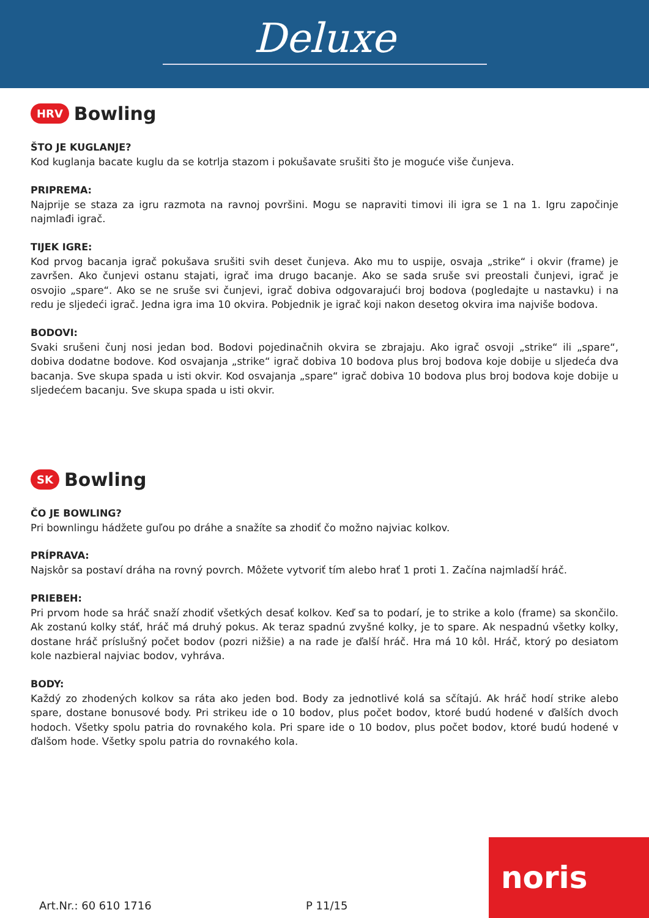Deluxe
HRV Bowling
ŠTO JE KUGLANJE?
Kod kuglanja bacate kuglu da se kotrlja stazom i pokušavate srušiti što je moguće više čunjeva.
PRIPREMA:
Najprije se staza za igru razmota na ravnoj površini. Mogu se napraviti timovi ili igra se 1 na 1. Igru započinje najmlađi igrač.
TIJEK IGRE:
Kod prvog bacanja igrač pokušava srušiti svih deset čunjeva. Ako mu to uspije, osvaja „strike“ i okvir (frame) je završen. Ako čunjevi ostanu stajati, igrač ima drugo bacanje. Ako se sada sruše svi preostali čunjevi, igrač je osvojio „spare“. Ako se ne sruše svi čunjevi, igrač dobiva odgovarajući broj bodova (pogledajte u nastavku) i na redu je sljedeći igrač. Jedna igra ima 10 okvira. Pobjednik je igrač koji nakon desetog okvira ima najviše bodova.
BODOVI:
Svaki srušeni čunj nosi jedan bod. Bodovi pojedinačnih okvira se zbrajaju. Ako igrač osvoji „strike“ ili „spare“, dobiva dodatne bodove. Kod osvajanja „strike“ igrač dobiva 10 bodova plus broj bodova koje dobije u sljedeća dva bacanja. Sve skupa spada u isti okvir. Kod osvajanja „spare“ igrač dobiva 10 bodova plus broj bodova koje dobije u sljedećem bacanju. Sve skupa spada u isti okvir.
SK Bowling
ČO JE BOWLING?
Pri bownlingu hádžete guľou po dráhe a snažíte sa zhodiť čo možno najviac kolkov.
PRÍPRAVA:
Najskôr sa postaví dráha na rovný povrch. Môžete vytvoriť tím alebo hrať 1 proti 1. Začína najmladší hráč.
PRIEBEH:
Pri prvom hode sa hráč snaží zhodiť všetkých desať kolkov. Keď sa to podarí, je to strike a kolo (frame) sa skončilo. Ak zostanú kolky stáť, hráč má druhý pokus. Ak teraz spadnú zvyšné kolky, je to spare. Ak nespadnú všetky kolky, dostane hráč príslušný počet bodov (pozri nižšie) a na rade je ďalší hráč. Hra má 10 kôl. Hráč, ktorý po desiatom kole nazbieral najviac bodov, vyhráva.
BODY:
Každý zo zhodených kolkov sa ráta ako jeden bod. Body za jednotlivé kolá sa sčítajú. Ak hráč hodí strike alebo spare, dostane bonusové body. Pri strikeu ide o 10 bodov, plus počet bodov, ktoré budú hodené v ďalších dvoch hodoch. Všetky spolu patria do rovnakého kola. Pri spare ide o 10 bodov, plus počet bodov, ktoré budú hodené v ďalšom hode. Všetky spolu patria do rovnakého kola.
Art.Nr.: 60 610 1716 P 11/15 noris